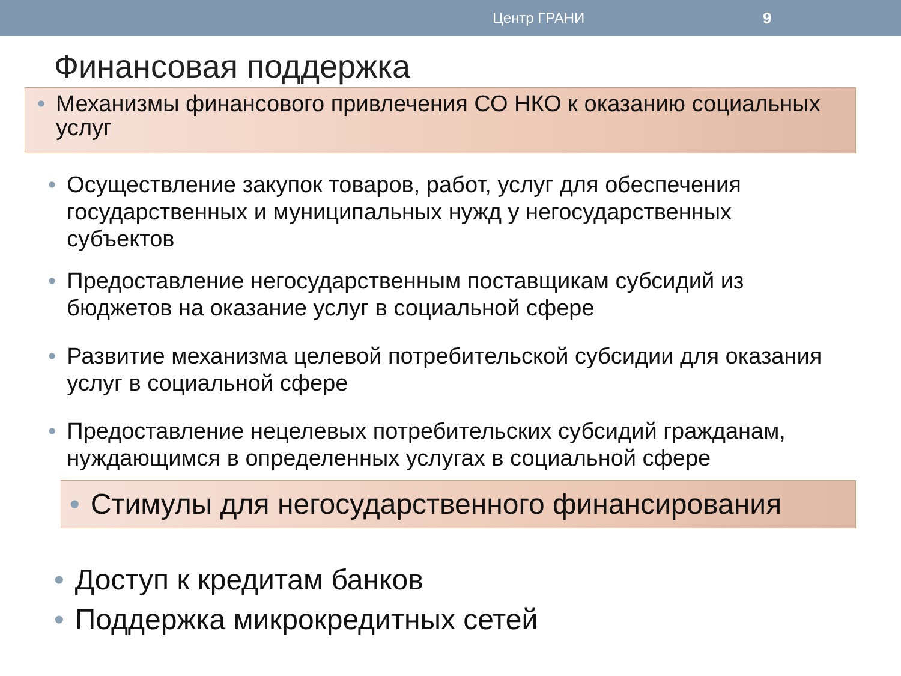Центр ГРАНИ 9
Финансовая поддержка
• Механизмы финансового привлечения СО НКО к оказанию социальных услуг
• Осуществление закупок товаров, работ, услуг для обеспечения государственных и муниципальных нужд у негосударственных субъектов
• Предоставление негосударственным поставщикам субсидий из бюджетов на оказание услуг в социальной сфере
• Развитие механизма целевой потребительской субсидии для оказания услуг в социальной сфере
• Предоставление нецелевых потребительских субсидий гражданам, нуждающимся в определенных услугах в социальной сфере
• Стимулы для негосударственного финансирования
• Доступ к кредитам банков
• Поддержка микрокредитных сетей